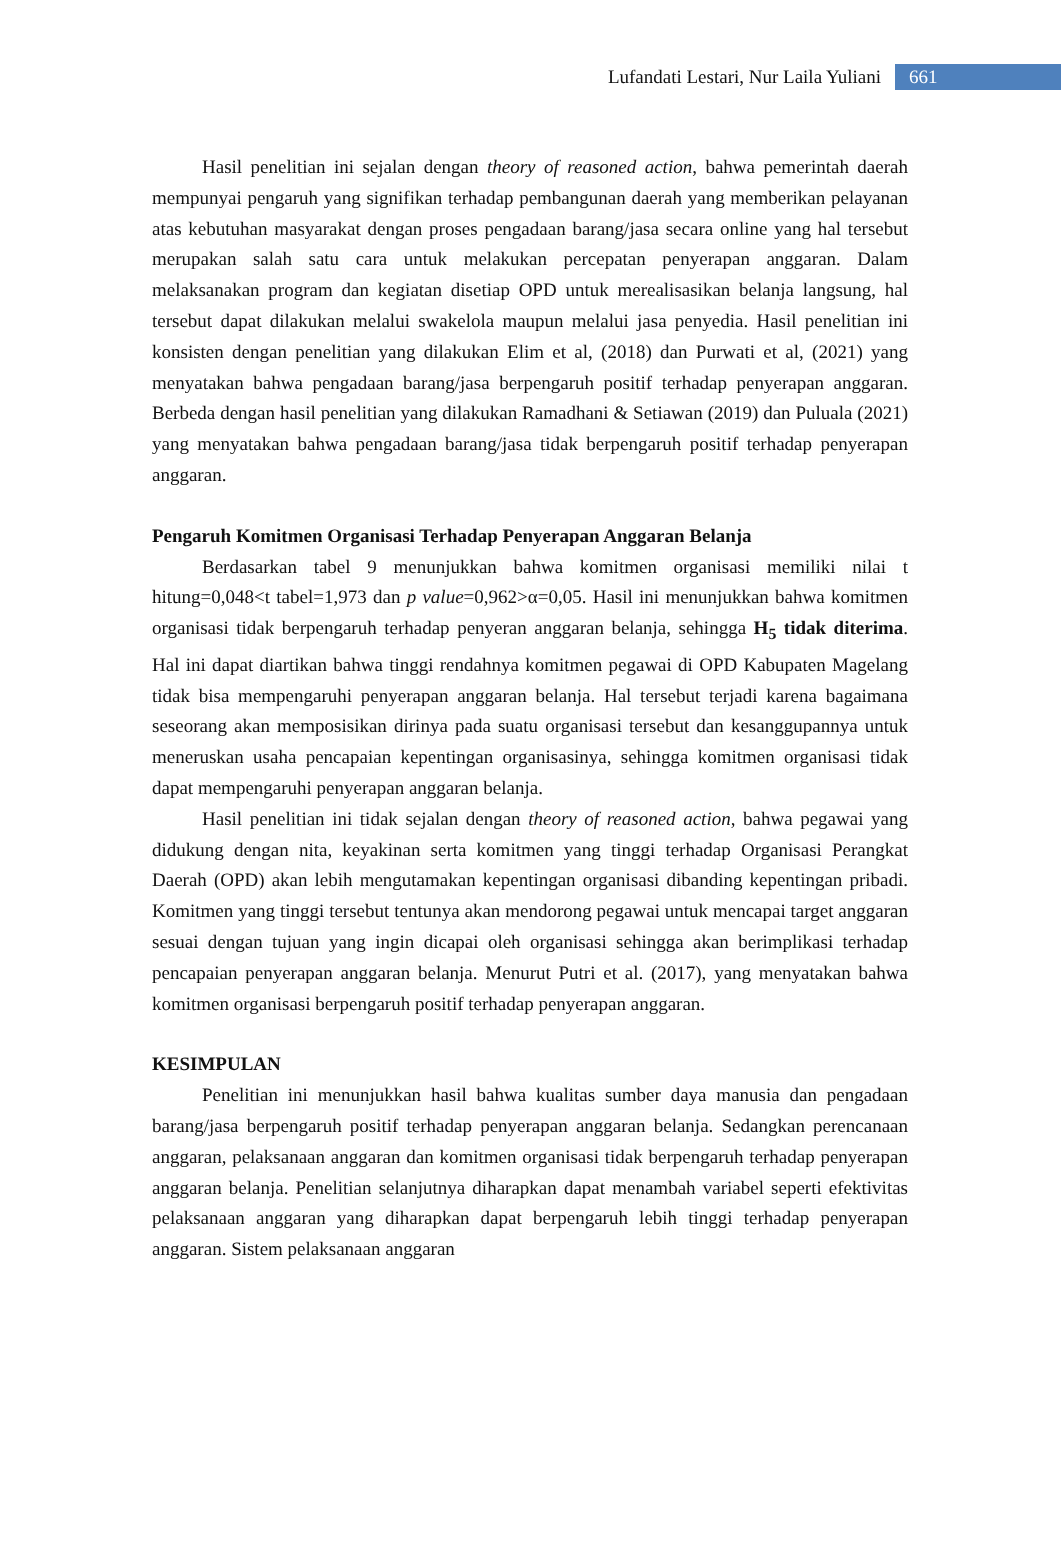Lufandati Lestari, Nur Laila Yuliani 661
Hasil penelitian ini sejalan dengan theory of reasoned action, bahwa pemerintah daerah mempunyai pengaruh yang signifikan terhadap pembangunan daerah yang memberikan pelayanan atas kebutuhan masyarakat dengan proses pengadaan barang/jasa secara online yang hal tersebut merupakan salah satu cara untuk melakukan percepatan penyerapan anggaran. Dalam melaksanakan program dan kegiatan disetiap OPD untuk merealisasikan belanja langsung, hal tersebut dapat dilakukan melalui swakelola maupun melalui jasa penyedia. Hasil penelitian ini konsisten dengan penelitian yang dilakukan Elim et al, (2018) dan Purwati et al, (2021) yang menyatakan bahwa pengadaan barang/jasa berpengaruh positif terhadap penyerapan anggaran. Berbeda dengan hasil penelitian yang dilakukan Ramadhani & Setiawan (2019) dan Puluala (2021) yang menyatakan bahwa pengadaan barang/jasa tidak berpengaruh positif terhadap penyerapan anggaran.
Pengaruh Komitmen Organisasi Terhadap Penyerapan Anggaran Belanja
Berdasarkan tabel 9 menunjukkan bahwa komitmen organisasi memiliki nilai t hitung=0,048<t tabel=1,973 dan p value=0,962>α=0,05. Hasil ini menunjukkan bahwa komitmen organisasi tidak berpengaruh terhadap penyeran anggaran belanja, sehingga H<sub>5</sub> tidak diterima. Hal ini dapat diartikan bahwa tinggi rendahnya komitmen pegawai di OPD Kabupaten Magelang tidak bisa mempengaruhi penyerapan anggaran belanja. Hal tersebut terjadi karena bagaimana seseorang akan memposisikan dirinya pada suatu organisasi tersebut dan kesanggupannya untuk meneruskan usaha pencapaian kepentingan organisasinya, sehingga komitmen organisasi tidak dapat mempengaruhi penyerapan anggaran belanja.
Hasil penelitian ini tidak sejalan dengan theory of reasoned action, bahwa pegawai yang didukung dengan nita, keyakinan serta komitmen yang tinggi terhadap Organisasi Perangkat Daerah (OPD) akan lebih mengutamakan kepentingan organisasi dibanding kepentingan pribadi. Komitmen yang tinggi tersebut tentunya akan mendorong pegawai untuk mencapai target anggaran sesuai dengan tujuan yang ingin dicapai oleh organisasi sehingga akan berimplikasi terhadap pencapaian penyerapan anggaran belanja. Menurut Putri et al. (2017), yang menyatakan bahwa komitmen organisasi berpengaruh positif terhadap penyerapan anggaran.
KESIMPULAN
Penelitian ini menunjukkan hasil bahwa kualitas sumber daya manusia dan pengadaan barang/jasa berpengaruh positif terhadap penyerapan anggaran belanja. Sedangkan perencanaan anggaran, pelaksanaan anggaran dan komitmen organisasi tidak berpengaruh terhadap penyerapan anggaran belanja. Penelitian selanjutnya diharapkan dapat menambah variabel seperti efektivitas pelaksanaan anggaran yang diharapkan dapat berpengaruh lebih tinggi terhadap penyerapan anggaran. Sistem pelaksanaan anggaran